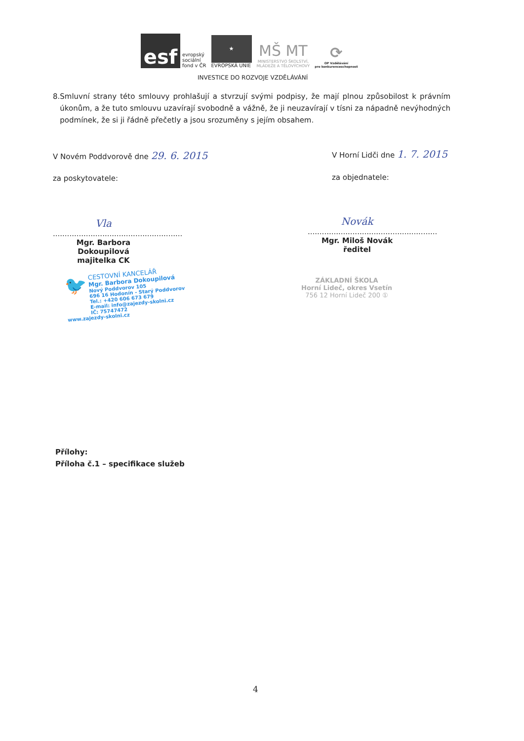esf
evropský
sociální
fond v ČR
★
EVROPSKÁ UNIE
MŠ MT
MINISTERSTVO ŠKOLSTVÍ,
MLÁDEŽE A TĚLOVÝCHOVY
⟳
OP Vzdělávání
pro konkurenceschopnost
INVESTICE DO ROZVOJE VZDĚLÁVÁNÍ
8. Smluvní strany této smlouvy prohlašují a stvrzují svými podpisy, že mají plnou způsobilost k právním úkonům, a že tuto smlouvu uzavírají svobodně a vážně, že ji neuzavírají v tísni za nápadně nevýhodných podmínek, že si ji řádně přečetly a jsou srozuměny s jejím obsahem.
V Novém Poddvorově dne 29. 6. 2015
V Horní Lidči dne 1. 7. 2015
za poskytovatele: za objednatele:
Vla
.......................................................
Mgr. Barbora Dokoupilová
majitelka CK
Novák
.......................................................
Mgr. Miloš Novák
ředitel
🐦 CESTOVNÍ KANCELÁŘ
Mgr. Barbora Dokoupilová
Nový Poddvorov 105
696 16 Hodonín - Starý Poddvorov
Tel.: +420 606 673 679
E-mail: info@zajezdy-skolni.cz
IČ: 75747472
www.zajezdy-skolni.cz
ZÁKLADNÍ ŠKOLA
Horní Lideč, okres Vsetín
756 12 Horní Lideč 200 ①
Přílohy:
Příloha č.1 – specifikace služeb
4